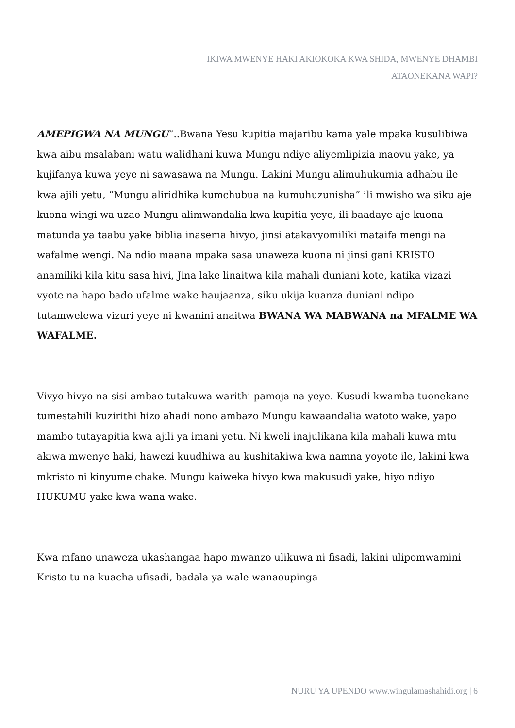IKIWA MWENYE HAKI AKIOKOKA KWA SHIDA, MWENYE DHAMBI
ATAONEKANA WAPI?
AMEPIGWA NA MUNGU”..Bwana Yesu kupitia majaribu kama yale mpaka kusulibiwa kwa aibu msalabani watu walidhani kuwa Mungu ndiye aliyemlipizia maovu yake, ya kujifanya kuwa yeye ni sawasawa na Mungu. Lakini Mungu alimuhukumia adhabu ile kwa ajili yetu, “Mungu aliridhika kumchubua na kumuhuzunisha” ili mwisho wa siku aje kuona wingi wa uzao Mungu alimwandalia kwa kupitia yeye, ili baadaye aje kuona matunda ya taabu yake biblia inasema hivyo, jinsi atakavyomiliki mataifa mengi na wafalme wengi. Na ndio maana mpaka sasa unaweza kuona ni jinsi gani KRISTO anamiliki kila kitu sasa hivi, Jina lake linaitwa kila mahali duniani kote, katika vizazi vyote na hapo bado ufalme wake haujaanza, siku ukija kuanza duniani ndipo tutamwelewa vizuri yeye ni kwanini anaitwa BWANA WA MABWANA na MFALME WA WAFALME.
Vivyo hivyo na sisi ambao tutakuwa warithi pamoja na yeye. Kusudi kwamba tuonekane tumestahili kuzirithi hizo ahadi nono ambazo Mungu kawaandalia watoto wake, yapo mambo tutayapitia kwa ajili ya imani yetu. Ni kweli inajulikana kila mahali kuwa mtu akiwa mwenye haki, hawezi kuudhiwa au kushitakiwa kwa namna yoyote ile, lakini kwa mkristo ni kinyume chake. Mungu kaiweka hivyo kwa makusudi yake, hiyo ndiyo HUKUMU yake kwa wana wake.
Kwa mfano unaweza ukashangaa hapo mwanzo ulikuwa ni fisadi, lakini ulipomwamini Kristo tu na kuacha ufisadi, badala ya wale wanaoupinga
NURU YA UPENDO www.wingulamashahidi.org | 6